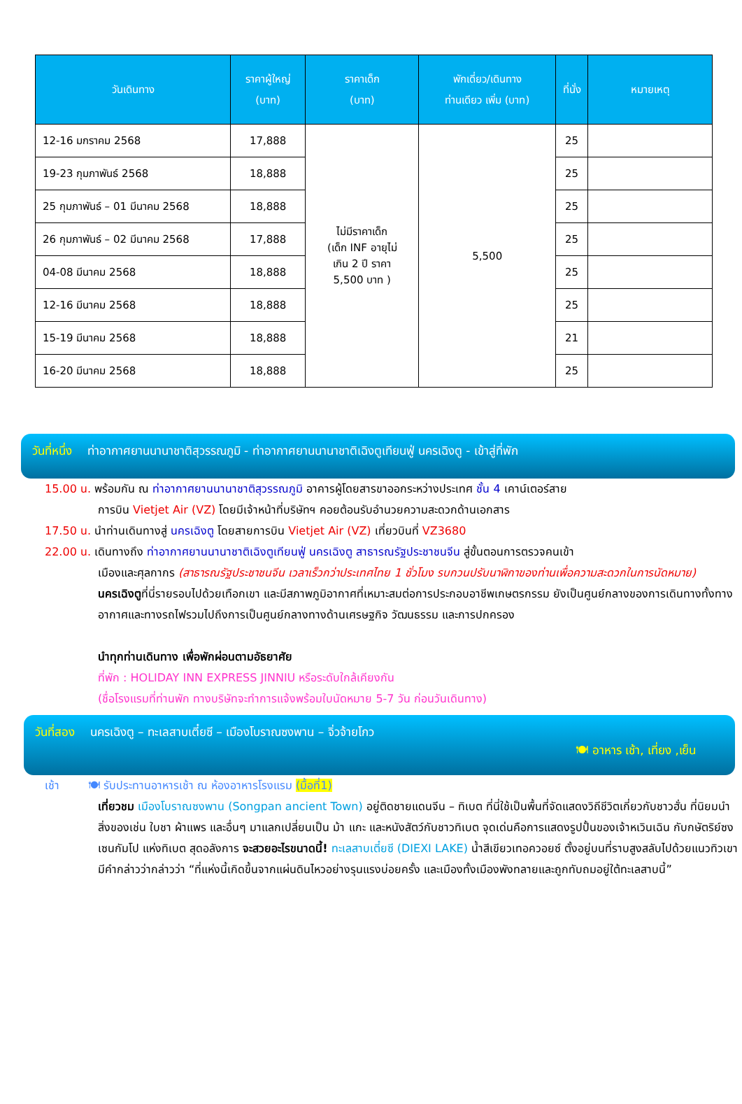| วันเดินทาง | ราคาผู้ใหญ่ (บาท) | ราคาเด็ก (บาท) | พักเดี่ยว/เดินทาง ท่านเดียว เพิ่ม (บาท) | ที่นั่ง | หมายเหตุ |
| --- | --- | --- | --- | --- | --- |
| 12-16 มกราคม 2568 | 17,888 | ไม่มีราคาเด็ก (เด็ก INF อายุไม่ เกิน 2 ปี ราคา 5,500 บาท ) | 5,500 | 25 | |
| 19-23 กุมภาพันธ์ 2568 | 18,888 | | | 25 | |
| 25 กุมภาพันธ์ – 01 มีนาคม 2568 | 18,888 | | | 25 | |
| 26 กุมภาพันธ์ – 02 มีนาคม 2568 | 17,888 | | | 25 | |
| 04-08 มีนาคม 2568 | 18,888 | | | 25 | |
| 12-16 มีนาคม 2568 | 18,888 | | | 25 | |
| 15-19 มีนาคม 2568 | 18,888 | | | 21 | |
| 16-20 มีนาคม 2568 | 18,888 | | | 25 | |
วันที่หนึ่ง ท่าอากาศยานนานาชาติสุวรรณภูมิ - ท่าอากาศยานนานาชาติเฉิงตูเทียนฟู่ นครเฉิงตู - เข้าสู่ที่พัก
15.00 น. พร้อมกัน ณ ท่าอากาศยานนานาชาติสุวรรณภูมิ อาคารผู้โดยสารขาออกระหว่างประเทศ ชั้น 4 เคาน์เตอร์สาย
การบิน Vietjet Air (VZ) โดยมีเจ้าหน้าที่บริษัทฯ คอยต้อนรับอำนวยความสะดวกด้านเอกสาร
17.50 น. นำท่านเดินทางสู่ นครเฉิงตู โดยสายการบิน Vietjet Air (VZ) เที่ยวบินที่ VZ3680
22.00 น. เดินทางถึง ท่าอากาศยานนานาชาติเฉิงตูเทียนฟู่ นครเฉิงตู สาธารณรัฐประชาชนจีน สู่ขั้นตอนการตรวจคนเข้า
เมืองและศุลกากร (สาธารณรัฐประชาชนจีน เวลาเร็วกว่าประเทศไทย 1 ชั่วโมง รบกวนปรับนาฬิกาของท่านเพื่อความสะดวกในการนัดหมาย)
นครเฉิงตูที่นี่รายรอบไปด้วยเทือกเขา และมีสภาพภูมิอากาศที่เหมาะสมต่อการประกอบอาชีพเกษตรกรรม ยังเป็นศูนย์กลางของการเดินทางทั้งทางอากาศและทางรถไฟรวมไปถึงการเป็นศูนย์กลางทางด้านเศรษฐกิจ วัฒนธรรม และการปกครอง
นำทุกท่านเดินทาง เพื่อพักผ่อนตามอัธยาศัย
ที่พัก : HOLIDAY INN EXPRESS JINNIU หรือระดับใกล้เคียงกัน
(ชื่อโรงแรมที่ท่านพัก ทางบริษัทจะทำการแจ้งพร้อมใบนัดหมาย 5-7 วัน ก่อนวันเดินทาง)
วันที่สอง นครเฉิงตู – ทะเลสาบเตี๋ยซี – เมืองโบราณซงพาน – จิ่วจ้ายโกว
🍽 อาหาร เช้า, เที่ยง ,เย็น
เช้า 🍽 รับประทานอาหารเช้า ณ ห้องอาหารโรงแรม (มื้อที่1)
เที่ยวชม เมืองโบราณซงพาน (Songpan ancient Town) อยู่ติดชายแดนจีน – ทิเบต ที่นี่ใช้เป็นพื้นที่จัดแสดงวิถีชีวิตเกี่ยวกับชาวฮั่น ที่นิยมนำสิ่งของเช่น ใบชา ผ้าแพร และอื่นๆ มาแลกเปลี่ยนเป็น ม้า แกะ และหนังสัตว์กับชาวทิเบต จุดเด่นคือการแสดงรูปปั้นของเจ้าหเวินเฉิน กับกษัตริย์ซงเซนกัมโป แห่งทิเบต สุดอลังการ จะสวยอะไรขนาดนี้! ทะเลสาบเตี๋ยซี (DIEXI LAKE) น้ำสีเขียวเทอควอยซ์ ตั้งอยู่บนที่ราบสูงสลับไปด้วยแนวทิวเขา มีคำกล่าวว่ากล่าวว่า “ที่แห่งนี้เกิดขึ้นจากแผ่นดินไหวอย่างรุนแรงบ่อยครั้ง และเมืองทั้งเมืองพังทลายและถูกทับถมอยู่ใต้ทะเลสาบนี้”